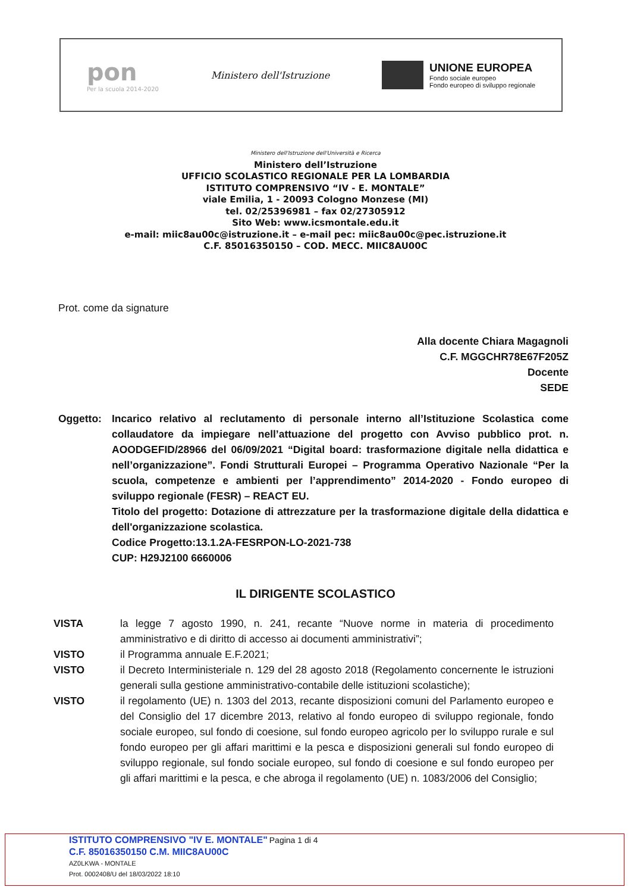pon
Per la scuola 2014-2020
Ministero dell'Istruzione
UNIONE EUROPEA
Fondo sociale europeo
Fondo europeo di sviluppo regionale
Ministero dell'Istruzione dell'Università e Ricerca
Ministero dell’Istruzione
UFFICIO SCOLASTICO REGIONALE PER LA LOMBARDIA
ISTITUTO COMPRENSIVO “IV - E. MONTALE”
viale Emilia, 1 - 20093 Cologno Monzese (MI)
tel. 02/25396981 – fax 02/27305912
Sito Web: www.icsmontale.edu.it
e-mail: miic8au00c@istruzione.it – e-mail pec: miic8au00c@pec.istruzione.it
C.F. 85016350150 – COD. MECC. MIIC8AU00C
Prot. come da signature
Alla docente Chiara Magagnoli
C.F. MGGCHR78E67F205Z
Docente
SEDE
Oggetto: Incarico relativo al reclutamento di personale interno all’Istituzione Scolastica come collaudatore da impiegare nell’attuazione del progetto con Avviso pubblico prot. n. AOODGEFID/28966 del 06/09/2021 “Digital board: trasformazione digitale nella didattica e nell’organizzazione”. Fondi Strutturali Europei – Programma Operativo Nazionale “Per la scuola, competenze e ambienti per l’apprendimento” 2014-2020 - Fondo europeo di sviluppo regionale (FESR) – REACT EU.
Titolo del progetto: Dotazione di attrezzature per la trasformazione digitale della didattica e dell'organizzazione scolastica.
Codice Progetto:13.1.2A-FESRPON-LO-2021-738
CUP: H29J2100 6660006
IL DIRIGENTE SCOLASTICO
VISTA la legge 7 agosto 1990, n. 241, recante “Nuove norme in materia di procedimento amministrativo e di diritto di accesso ai documenti amministrativi”;
VISTO il Programma annuale E.F.2021;
VISTO il Decreto Interministeriale n. 129 del 28 agosto 2018 (Regolamento concernente le istruzioni generali sulla gestione amministrativo-contabile delle istituzioni scolastiche);
VISTO il regolamento (UE) n. 1303 del 2013, recante disposizioni comuni del Parlamento europeo e del Consiglio del 17 dicembre 2013, relativo al fondo europeo di sviluppo regionale, fondo sociale europeo, sul fondo di coesione, sul fondo europeo agricolo per lo sviluppo rurale e sul fondo europeo per gli affari marittimi e la pesca e disposizioni generali sul fondo europeo di sviluppo regionale, sul fondo sociale europeo, sul fondo di coesione e sul fondo europeo per gli affari marittimi e la pesca, e che abroga il regolamento (UE) n. 1083/2006 del Consiglio;
ISTITUTO COMPRENSIVO "IV E. MONTALE" Pagina 1 di 4
C.F. 85016350150 C.M. MIIC8AU00C
AZ0LKWA - MONTALE
Prot. 0002408/U del 18/03/2022 18:10